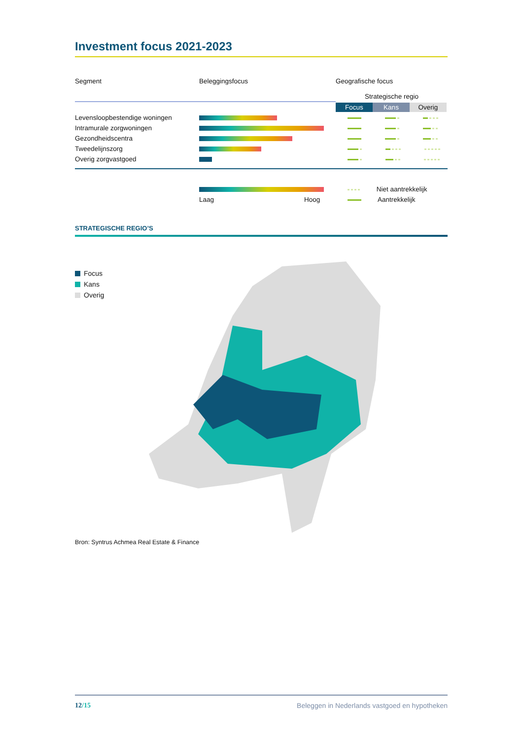Investment focus 2021-2023
| Segment | Beleggingsfocus | Geografische focus |
| --- | --- | --- |
| | | Strategische regio |
| | | Focus Kans Overig |
| Levensloopbestendige woningen | | |
| Intramurale zorgwoningen | | |
| Gezondheidscentra | | |
| Tweedelijnszorg | | |
| Overig zorgvastgoed | | |
| | | Niet aantrekkelijk |
| | Laag Hoog | Aantrekkelijk |
STRATEGISCHE REGIO’S
Focus
Kans
Overig
Bron: Syntrus Achmea Real Estate & Finance
12/15 Beleggen in Nederlands vastgoed en hypotheken